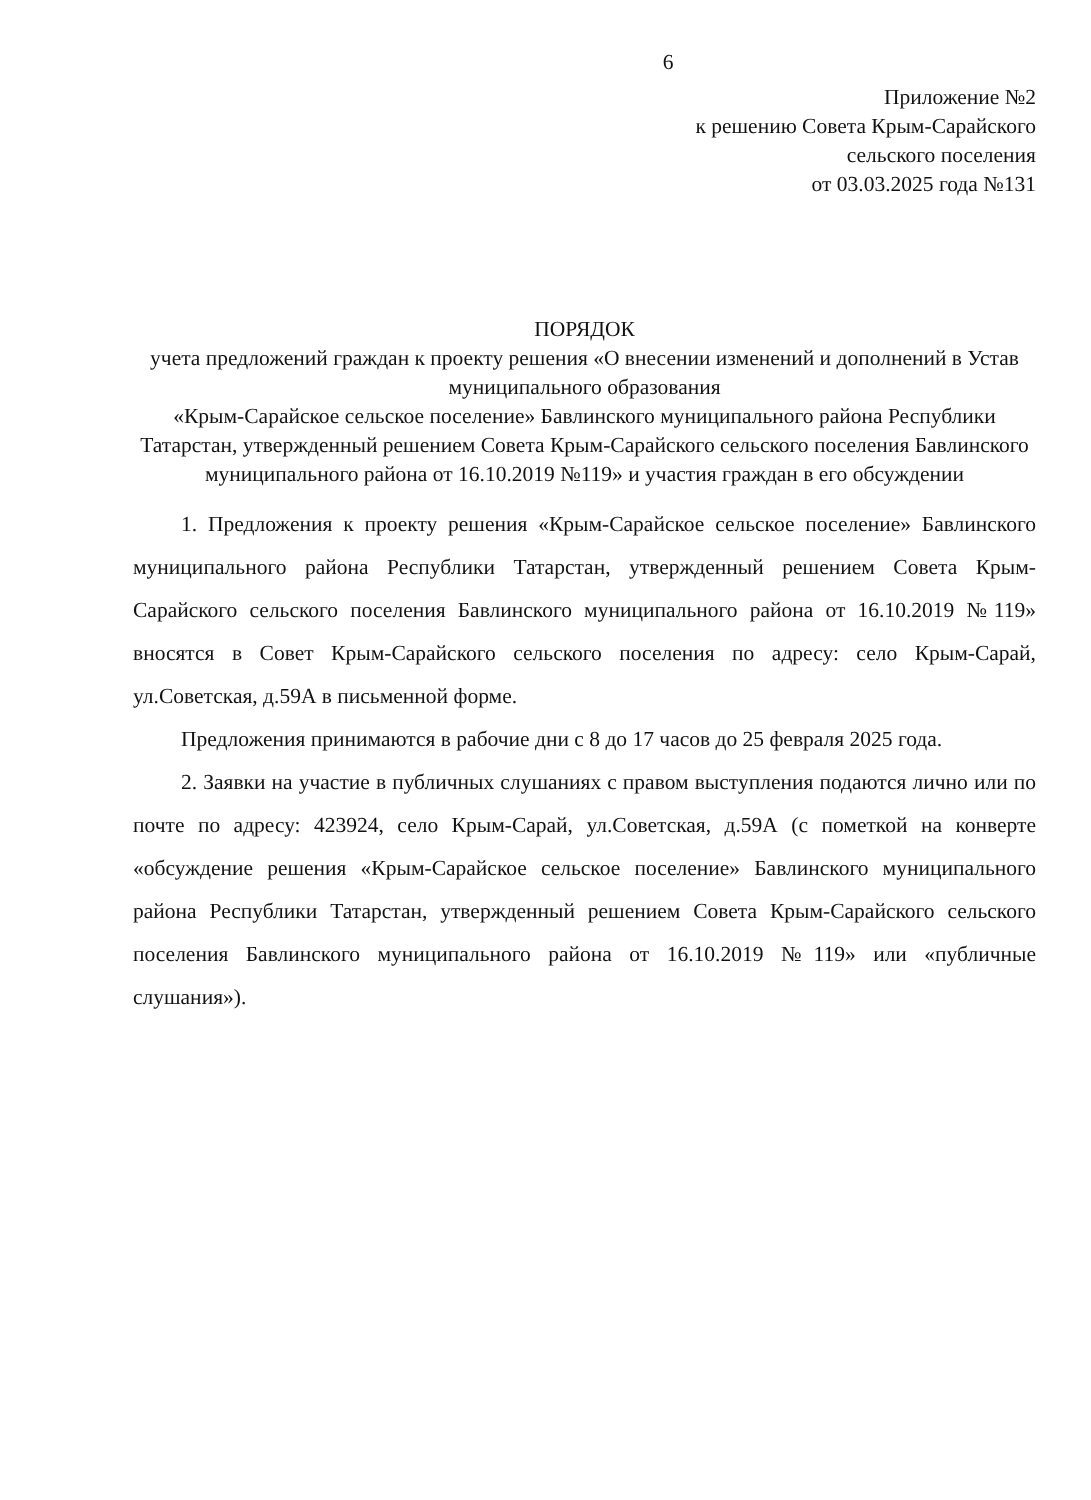6
Приложение №2
к решению Совета Крым-Сарайского
сельского поселения
от 03.03.2025 года №131
ПОРЯДОК
учета предложений граждан к проекту решения «О внесении изменений и дополнений в Устав муниципального образования
«Крым-Сарайское сельское поселение» Бавлинского муниципального района Республики Татарстан, утвержденный решением Совета Крым-Сарайского сельского поселения Бавлинского муниципального района от 16.10.2019 №119» и участия граждан в его обсуждении
1. Предложения к проекту решения «Крым-Сарайское сельское поселение» Бавлинского муниципального района Республики Татарстан, утвержденный решением Совета Крым-Сарайского сельского поселения Бавлинского муниципального района от 16.10.2019 №119» вносятся в Совет Крым-Сарайского сельского поселения по адресу: село Крым-Сарай, ул.Советская, д.59А в письменной форме.
Предложения принимаются в рабочие дни с 8 до 17 часов до 25 февраля 2025 года.
2. Заявки на участие в публичных слушаниях с правом выступления подаются лично или по почте по адресу: 423924, село Крым-Сарай, ул.Советская, д.59А (с пометкой на конверте «обсуждение решения «Крым-Сарайское сельское поселение» Бавлинского муниципального района Республики Татарстан, утвержденный решением Совета Крым-Сарайского сельского поселения Бавлинского муниципального района от 16.10.2019 №119» или «публичные слушания»).